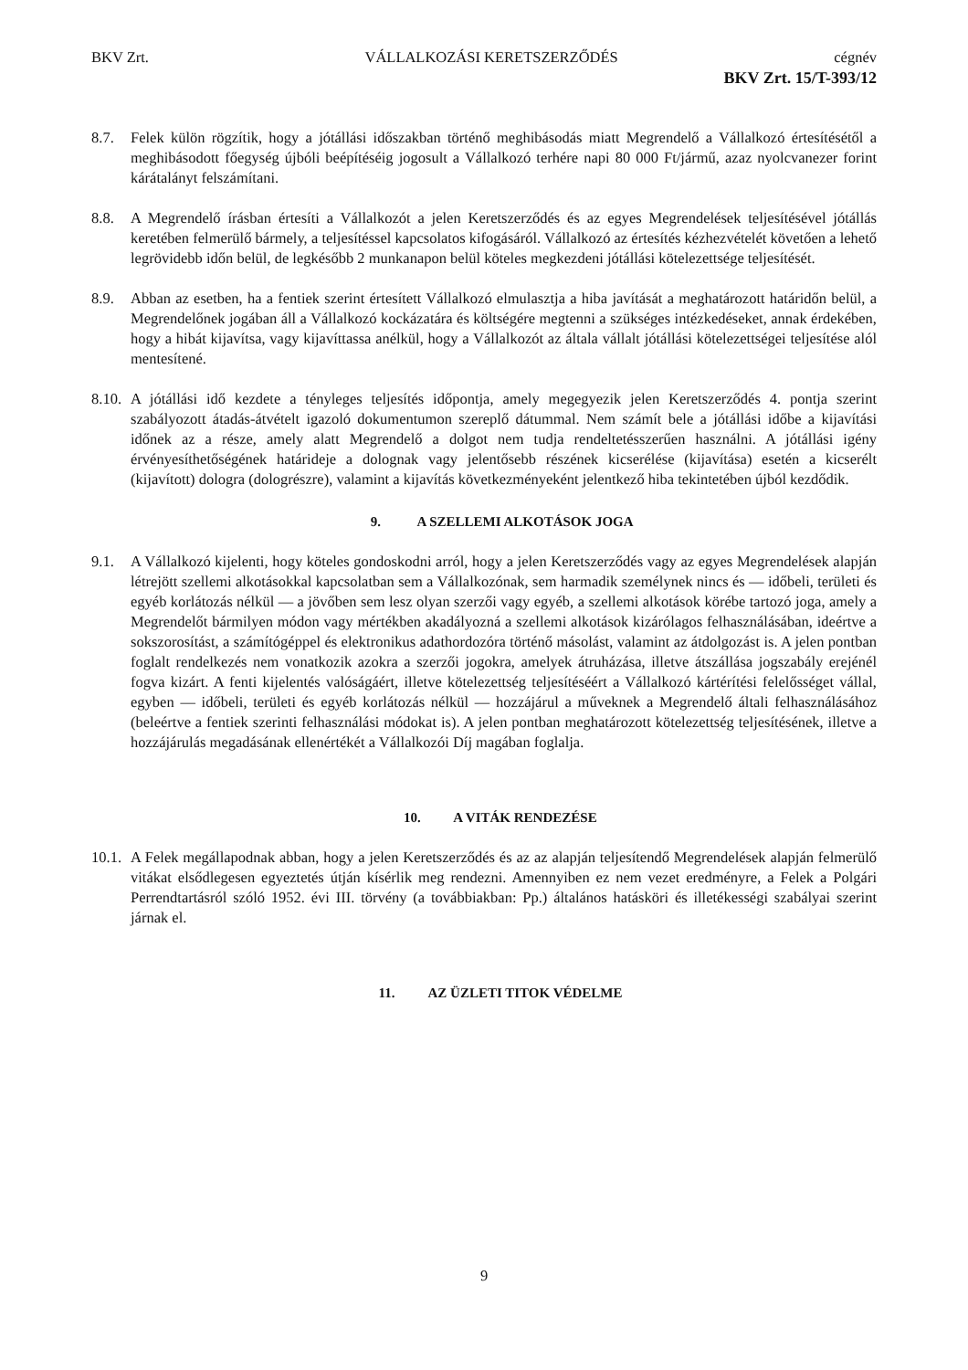BKV Zrt. VÁLLALKOZÁSI KERETSZERZŐDÉS cégnév
BKV Zrt. 15/T-393/12
8.7. Felek külön rögzítik, hogy a jótállási időszakban történő meghibásodás miatt Megrendelő a Vállalkozó értesítésétől a meghibásodott főegység újbóli beépítéséig jogosult a Vállalkozó terhére napi 80 000 Ft/jármű, azaz nyolcvanezer forint kárátalányt felszámítani.
8.8. A Megrendelő írásban értesíti a Vállalkozót a jelen Keretszerződés és az egyes Megrendelések teljesítésével jótállás keretében felmerülő bármely, a teljesítéssel kapcsolatos kifogásáról. Vállalkozó az értesítés kézhezvételét követően a lehető legrövidebb időn belül, de legkésőbb 2 munkanapon belül köteles megkezdeni jótállási kötelezettsége teljesítését.
8.9. Abban az esetben, ha a fentiek szerint értesített Vállalkozó elmulasztja a hiba javítását a meghatározott határidőn belül, a Megrendelőnek jogában áll a Vállalkozó kockázatára és költségére megtenni a szükséges intézkedéseket, annak érdekében, hogy a hibát kijavítsa, vagy kijavíttassa anélkül, hogy a Vállalkozót az általa vállalt jótállási kötelezettségei teljesítése alól mentesítené.
8.10.
A jótállási idő kezdete a tényleges teljesítés időpontja, amely megegyezik jelen Keretszerződés 4. pontja szerint szabályozott átadás-átvételt igazoló dokumentumon szereplő dátummal. Nem számít bele a jótállási időbe a kijavítási időnek az a része, amely alatt Megrendelő a dolgot nem tudja rendeltetésszerűen használni. A jótállási igény érvényesíthetőségének határideje a dolognak vagy jelentősebb részének kicserélése (kijavítása) esetén a kicserélt (kijavított) dologra (dologrészre), valamint a kijavítás következményeként jelentkező hiba tekintetében újból kezdődik.
9. A SZELLEMI ALKOTÁSOK JOGA
9.1. A Vállalkozó kijelenti, hogy köteles gondoskodni arról, hogy a jelen Keretszerződés vagy az egyes Megrendelések alapján létrejött szellemi alkotásokkal kapcsolatban sem a Vállalkozónak, sem harmadik személynek nincs és — időbeli, területi és egyéb korlátozás nélkül — a jövőben sem lesz olyan szerzői vagy egyéb, a szellemi alkotások körébe tartozó joga, amely a Megrendelőt bármilyen módon vagy mértékben akadályozná a szellemi alkotások kizárólagos felhasználásában, ideértve a sokszorosítást, a számítógéppel és elektronikus adathordozóra történő másolást, valamint az átdolgozást is. A jelen pontban foglalt rendelkezés nem vonatkozik azokra a szerzői jogokra, amelyek átruházása, illetve átszállása jogszabály erejénél fogva kizárt. A fenti kijelentés valóságáért, illetve kötelezettség teljesítéséért a Vállalkozó kártérítési felelősséget vállal, egyben — időbeli, területi és egyéb korlátozás nélkül — hozzájárul a műveknek a Megrendelő általi felhasználásához (beleértve a fentiek szerinti felhasználási módokat is). A jelen pontban meghatározott kötelezettség teljesítésének, illetve a hozzájárulás megadásának ellenértékét a Vállalkozói Díj magában foglalja.
10. A VITÁK RENDEZÉSE
10.1.
A Felek megállapodnak abban, hogy a jelen Keretszerződés és az az alapján teljesítendő Megrendelések alapján felmerülő vitákat elsődlegesen egyeztetés útján kísérlik meg rendezni. Amennyiben ez nem vezet eredményre, a Felek a Polgári Perrendtartásról szóló 1952. évi III. törvény (a továbbiakban: Pp.) általános hatásköri és illetékességi szabályai szerint járnak el.
11. AZ ÜZLETI TITOK VÉDELME
9